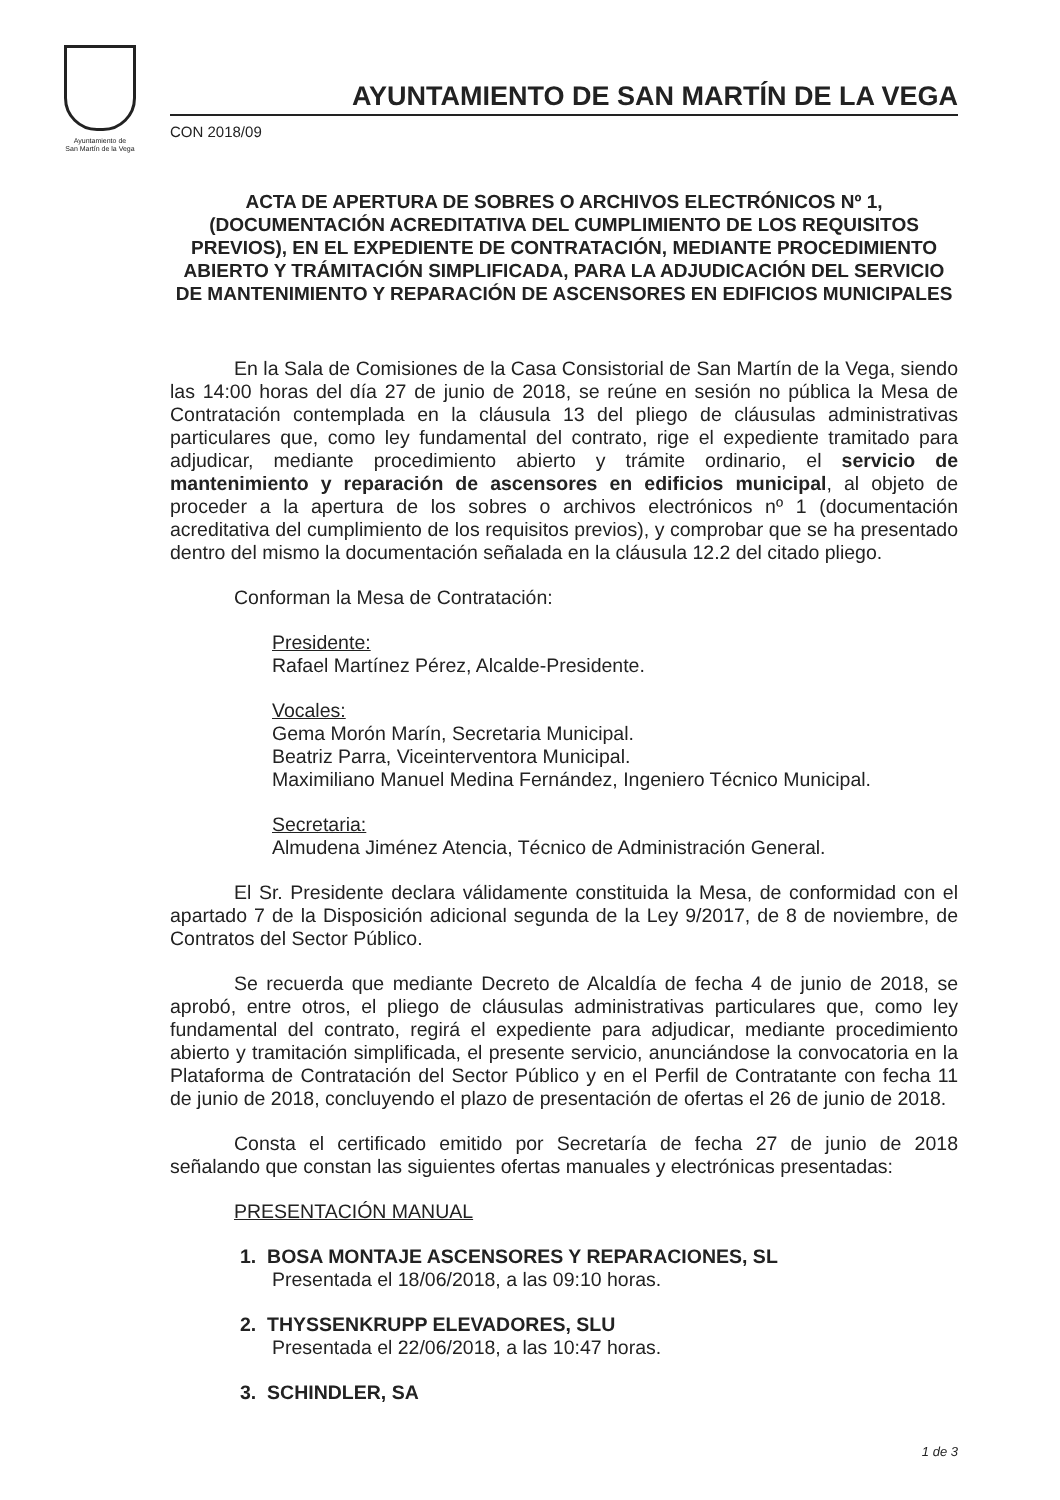Ayuntamiento de
San Martín de la Vega
AYUNTAMIENTO DE SAN MARTÍN DE LA VEGA
CON 2018/09
ACTA DE APERTURA DE SOBRES O ARCHIVOS ELECTRÓNICOS Nº 1, (DOCUMENTACIÓN ACREDITATIVA DEL CUMPLIMIENTO DE LOS REQUISITOS PREVIOS), EN EL EXPEDIENTE DE CONTRATACIÓN, MEDIANTE PROCEDIMIENTO ABIERTO Y TRÁMITACIÓN SIMPLIFICADA, PARA LA ADJUDICACIÓN DEL SERVICIO DE MANTENIMIENTO Y REPARACIÓN DE ASCENSORES EN EDIFICIOS MUNICIPALES
En la Sala de Comisiones de la Casa Consistorial de San Martín de la Vega, siendo las 14:00 horas del día 27 de junio de 2018, se reúne en sesión no pública la Mesa de Contratación contemplada en la cláusula 13 del pliego de cláusulas administrativas particulares que, como ley fundamental del contrato, rige el expediente tramitado para adjudicar, mediante procedimiento abierto y trámite ordinario, el servicio de mantenimiento y reparación de ascensores en edificios municipal, al objeto de proceder a la apertura de los sobres o archivos electrónicos nº 1 (documentación acreditativa del cumplimiento de los requisitos previos), y comprobar que se ha presentado dentro del mismo la documentación señalada en la cláusula 12.2 del citado pliego.
Conforman la Mesa de Contratación:
Presidente:
Rafael Martínez Pérez, Alcalde-Presidente.
Vocales:
Gema Morón Marín, Secretaria Municipal.
Beatriz Parra, Viceinterventora Municipal.
Maximiliano Manuel Medina Fernández, Ingeniero Técnico Municipal.
Secretaria:
Almudena Jiménez Atencia, Técnico de Administración General.
El Sr. Presidente declara válidamente constituida la Mesa, de conformidad con el apartado 7 de la Disposición adicional segunda de la Ley 9/2017, de 8 de noviembre, de Contratos del Sector Público.
Se recuerda que mediante Decreto de Alcaldía de fecha 4 de junio de 2018, se aprobó, entre otros, el pliego de cláusulas administrativas particulares que, como ley fundamental del contrato, regirá el expediente para adjudicar, mediante procedimiento abierto y tramitación simplificada, el presente servicio, anunciándose la convocatoria en la Plataforma de Contratación del Sector Público y en el Perfil de Contratante con fecha 11 de junio de 2018, concluyendo el plazo de presentación de ofertas el 26 de junio de 2018.
Consta el certificado emitido por Secretaría de fecha 27 de junio de 2018 señalando que constan las siguientes ofertas manuales y electrónicas presentadas:
PRESENTACIÓN MANUAL
1. BOSA MONTAJE ASCENSORES Y REPARACIONES, SL
Presentada el 18/06/2018, a las 09:10 horas.
2. THYSSENKRUPP ELEVADORES, SLU
Presentada el 22/06/2018, a las 10:47 horas.
3. SCHINDLER, SA
1 de 3